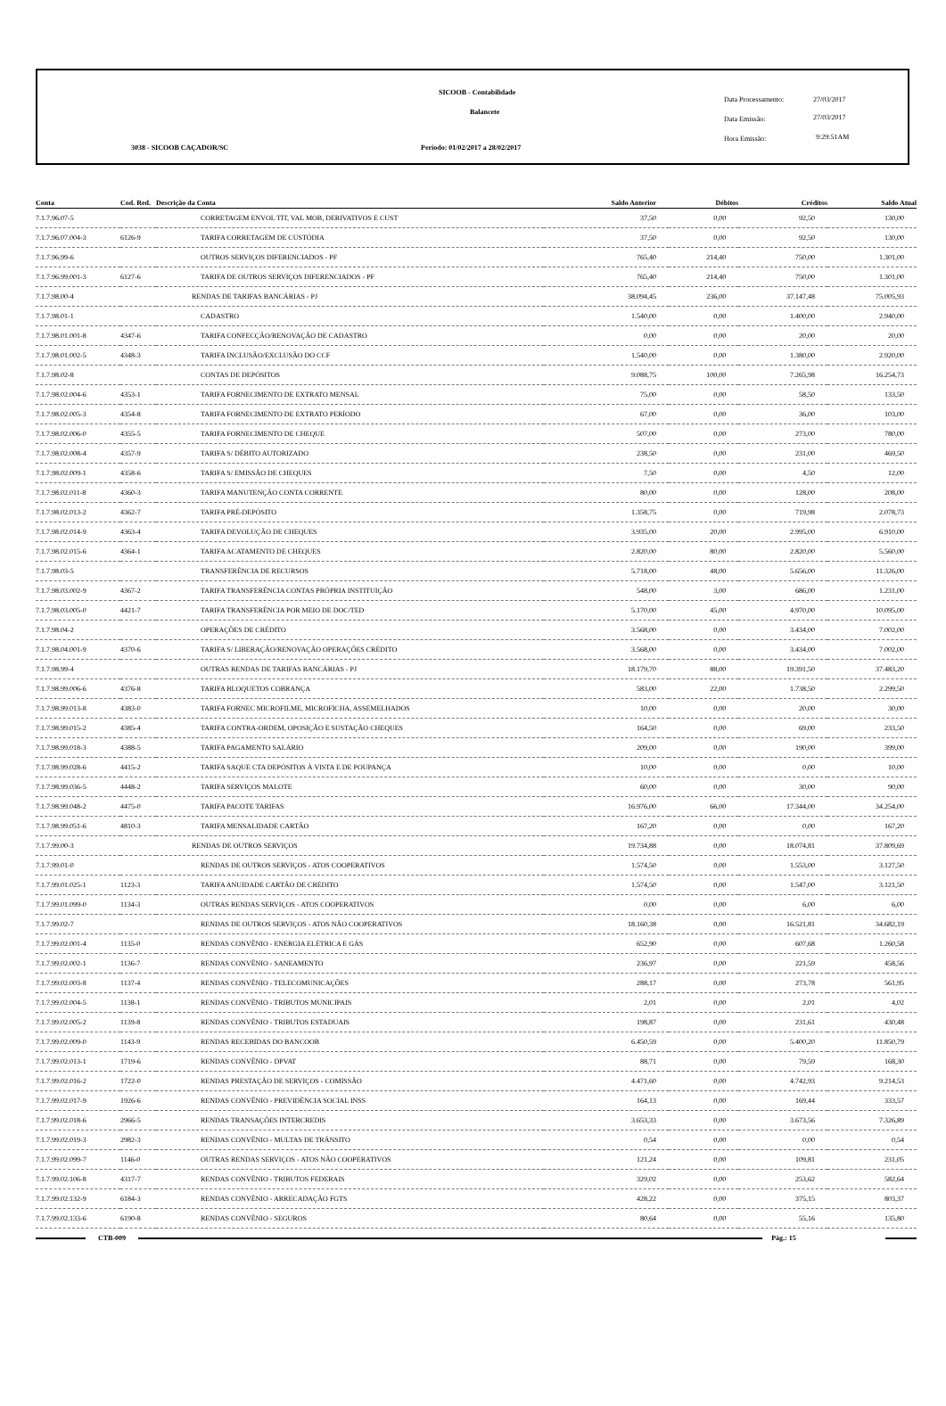SICOOB - Contabilidade
Balancete
3038 - SICOOB CAÇADOR/SC
Período: 01/02/2017 a 28/02/2017
Data Processamento: 27/03/2017
Data Emissão: 27/03/2017
Hora Emissão: 9:29:51AM
| Conta | Cod. Red. | Descrição da Conta | Saldo Anterior | Débitos | Créditos | Saldo Atual |
| --- | --- | --- | --- | --- | --- | --- |
| 7.1.7.96.07-5 | | CORRETAGEM ENVOL TÍT, VAL MOB, DERIVATIVOS E CUST | 37,50 | 0,00 | 92,50 | 130,00 |
| 7.1.7.96.07.004-3 | 6126-9 | TARIFA CORRETAGEM DE CUSTÓDIA | 37,50 | 0,00 | 92,50 | 130,00 |
| 7.1.7.96.99-6 | | OUTROS SERVIÇOS DIFERENCIADOS - PF | 765,40 | 214,40 | 750,00 | 1.301,00 |
| 7.1.7.96.99.001-3 | 6127-6 | TARIFA DE OUTROS SERVIÇOS DIFERENCIADOS - PF | 765,40 | 214,40 | 750,00 | 1.301,00 |
| 7.1.7.98.00-4 | | RENDAS DE TARIFAS BANCÁRIAS - PJ | 38.094,45 | 236,00 | 37.147,48 | 75.005,93 |
| 7.1.7.98.01-1 | | CADASTRO | 1.540,00 | 0,00 | 1.400,00 | 2.940,00 |
| 7.1.7.98.01.001-8 | 4347-6 | TARIFA CONFECÇÃO/RENOVAÇÃO DE CADASTRO | 0,00 | 0,00 | 20,00 | 20,00 |
| 7.1.7.98.01.002-5 | 4348-3 | TARIFA INCLUSÃO/EXCLUSÃO DO CCF | 1.540,00 | 0,00 | 1.380,00 | 2.920,00 |
| 7.1.7.98.02-8 | | CONTAS DE DEPÓSITOS | 9.088,75 | 100,00 | 7.265,98 | 16.254,73 |
| 7.1.7.98.02.004-6 | 4353-1 | TARIFA FORNECIMENTO DE EXTRATO MENSAL | 75,00 | 0,00 | 58,50 | 133,50 |
| 7.1.7.98.02.005-3 | 4354-8 | TARIFA FORNECIMENTO DE EXTRATO PERÍODO | 67,00 | 0,00 | 36,00 | 103,00 |
| 7.1.7.98.02.006-0 | 4355-5 | TARIFA FORNECIMENTO DE CHEQUE | 507,00 | 0,00 | 273,00 | 780,00 |
| 7.1.7.98.02.008-4 | 4357-9 | TARIFA S/ DÉBITO AUTORIZADO | 238,50 | 0,00 | 231,00 | 469,50 |
| 7.1.7.98.02.009-1 | 4358-6 | TARIFA S/ EMISSÃO DE CHEQUES | 7,50 | 0,00 | 4,50 | 12,00 |
| 7.1.7.98.02.011-8 | 4360-3 | TARIFA MANUTENÇÃO CONTA CORRENTE | 80,00 | 0,00 | 128,00 | 208,00 |
| 7.1.7.98.02.013-2 | 4362-7 | TARIFA PRÉ-DEPÓSITO | 1.358,75 | 0,00 | 719,98 | 2.078,73 |
| 7.1.7.98.02.014-9 | 4363-4 | TARIFA DEVOLUÇÃO DE CHEQUES | 3.935,00 | 20,00 | 2.995,00 | 6.910,00 |
| 7.1.7.98.02.015-6 | 4364-1 | TARIFA ACATAMENTO DE CHEQUES | 2.820,00 | 80,00 | 2.820,00 | 5.560,00 |
| 7.1.7.98.03-5 | | TRANSFERÊNCIA DE RECURSOS | 5.718,00 | 48,00 | 5.656,00 | 11.326,00 |
| 7.1.7.98.03.002-9 | 4367-2 | TARIFA TRANSFERÊNCIA CONTAS PRÓPRIA INSTITUIÇÃO | 548,00 | 3,00 | 686,00 | 1.231,00 |
| 7.1.7.98.03.005-0 | 4421-7 | TARIFA TRANSFERÊNCIA POR MEIO DE DOC/TED | 5.170,00 | 45,00 | 4.970,00 | 10.095,00 |
| 7.1.7.98.04-2 | | OPERAÇÕES DE CRÉDITO | 3.568,00 | 0,00 | 3.434,00 | 7.002,00 |
| 7.1.7.98.04.001-9 | 4370-6 | TARIFA S/ LIBERAÇÃO/RENOVAÇÃO OPERAÇÕES CRÉDITO | 3.568,00 | 0,00 | 3.434,00 | 7.002,00 |
| 7.1.7.98.99-4 | | OUTRAS RENDAS DE TARIFAS BANCÁRIAS - PJ | 18.179,70 | 88,00 | 19.391,50 | 37.483,20 |
| 7.1.7.98.99.006-6 | 4376-8 | TARIFA BLOQUETOS COBRANÇA | 583,00 | 22,00 | 1.738,50 | 2.299,50 |
| 7.1.7.98.99.013-8 | 4383-0 | TARIFA FORNEC MICROFILME, MICROFICHA, ASSEMELHADOS | 10,00 | 0,00 | 20,00 | 30,00 |
| 7.1.7.98.99.015-2 | 4385-4 | TARIFA CONTRA-ORDEM, OPOSIÇÃO E SUSTAÇÃO CHEQUES | 164,50 | 0,00 | 69,00 | 233,50 |
| 7.1.7.98.99.018-3 | 4388-5 | TARIFA PAGAMENTO SALÁRIO | 209,00 | 0,00 | 190,00 | 399,00 |
| 7.1.7.98.99.028-6 | 4415-2 | TARIFA SAQUE CTA DEPÓSITOS À VISTA E DE POUPANÇA | 10,00 | 0,00 | 0,00 | 10,00 |
| 7.1.7.98.99.036-5 | 4448-2 | TARIFA SERVIÇOS MALOTE | 60,00 | 0,00 | 30,00 | 90,00 |
| 7.1.7.98.99.048-2 | 4475-0 | TARIFA PACOTE TARIFAS | 16.976,00 | 66,00 | 17.344,00 | 34.254,00 |
| 7.1.7.98.99.051-6 | 4810-3 | TARIFA MENSALIDADE CARTÃO | 167,20 | 0,00 | 0,00 | 167,20 |
| 7.1.7.99.00-3 | | RENDAS DE OUTROS SERVIÇOS | 19.734,88 | 0,00 | 18.074,81 | 37.809,69 |
| 7.1.7.99.01-0 | | RENDAS DE OUTROS SERVIÇOS - ATOS COOPERATIVOS | 1.574,50 | 0,00 | 1.553,00 | 3.127,50 |
| 7.1.7.99.01.025-1 | 1123-3 | TARIFA ANUIDADE CARTÃO DE CRÉDITO | 1.574,50 | 0,00 | 1.547,00 | 3.121,50 |
| 7.1.7.99.01.099-0 | 1134-3 | OUTRAS RENDAS SERVIÇOS - ATOS COOPERATIVOS | 0,00 | 0,00 | 6,00 | 6,00 |
| 7.1.7.99.02-7 | | RENDAS DE OUTROS SERVIÇOS - ATOS NÃO COOPERATIVOS | 18.160,38 | 0,00 | 16.521,81 | 34.682,19 |
| 7.1.7.99.02.001-4 | 1135-0 | RENDAS CONVÊNIO - ENERGIA ELÉTRICA E GÁS | 652,90 | 0,00 | 607,68 | 1.260,58 |
| 7.1.7.99.02.002-1 | 1136-7 | RENDAS CONVÊNIO - SANEAMENTO | 236,97 | 0,00 | 221,59 | 458,56 |
| 7.1.7.99.02.003-8 | 1137-4 | RENDAS CONVÊNIO - TELECOMUNICAÇÕES | 288,17 | 0,00 | 273,78 | 561,95 |
| 7.1.7.99.02.004-5 | 1138-1 | RENDAS CONVÊNIO - TRIBUTOS MUNICIPAIS | 2,01 | 0,00 | 2,01 | 4,02 |
| 7.1.7.99.02.005-2 | 1139-8 | RENDAS CONVÊNIO - TRIBUTOS ESTADUAIS | 198,87 | 0,00 | 231,61 | 430,48 |
| 7.1.7.99.02.009-0 | 1143-9 | RENDAS RECEBIDAS DO BANCOOB | 6.450,59 | 0,00 | 5.400,20 | 11.850,79 |
| 7.1.7.99.02.013-1 | 1719-6 | RENDAS CONVÊNIO - DPVAT | 88,71 | 0,00 | 79,59 | 168,30 |
| 7.1.7.99.02.016-2 | 1722-0 | RENDAS PRESTAÇÃO DE SERVIÇOS - COMISSÃO | 4.471,60 | 0,00 | 4.742,93 | 9.214,53 |
| 7.1.7.99.02.017-9 | 1926-6 | RENDAS CONVÊNIO - PREVIDÊNCIA SOCIAL INSS | 164,13 | 0,00 | 169,44 | 333,57 |
| 7.1.7.99.02.018-6 | 2966-5 | RENDAS TRANSAÇÕES INTERCREDIS | 3.653,33 | 0,00 | 3.673,56 | 7.326,89 |
| 7.1.7.99.02.019-3 | 2982-3 | RENDAS CONVÊNIO - MULTAS DE TRÂNSITO | 0,54 | 0,00 | 0,00 | 0,54 |
| 7.1.7.99.02.099-7 | 1146-0 | OUTRAS RENDAS SERVIÇOS - ATOS NÃO COOPERATIVOS | 121,24 | 0,00 | 109,81 | 231,05 |
| 7.1.7.99.02.106-8 | 4317-7 | RENDAS CONVÊNIO - TRIBUTOS FEDERAIS | 329,02 | 0,00 | 253,62 | 582,64 |
| 7.1.7.99.02.132-9 | 6184-3 | RENDAS CONVÊNIO - ARRECADAÇÃO FGTS | 428,22 | 0,00 | 375,15 | 803,37 |
| 7.1.7.99.02.133-6 | 6190-8 | RENDAS CONVÊNIO - SEGUROS | 80,64 | 0,00 | 55,16 | 135,80 |
CTB-009 Pág.: 15